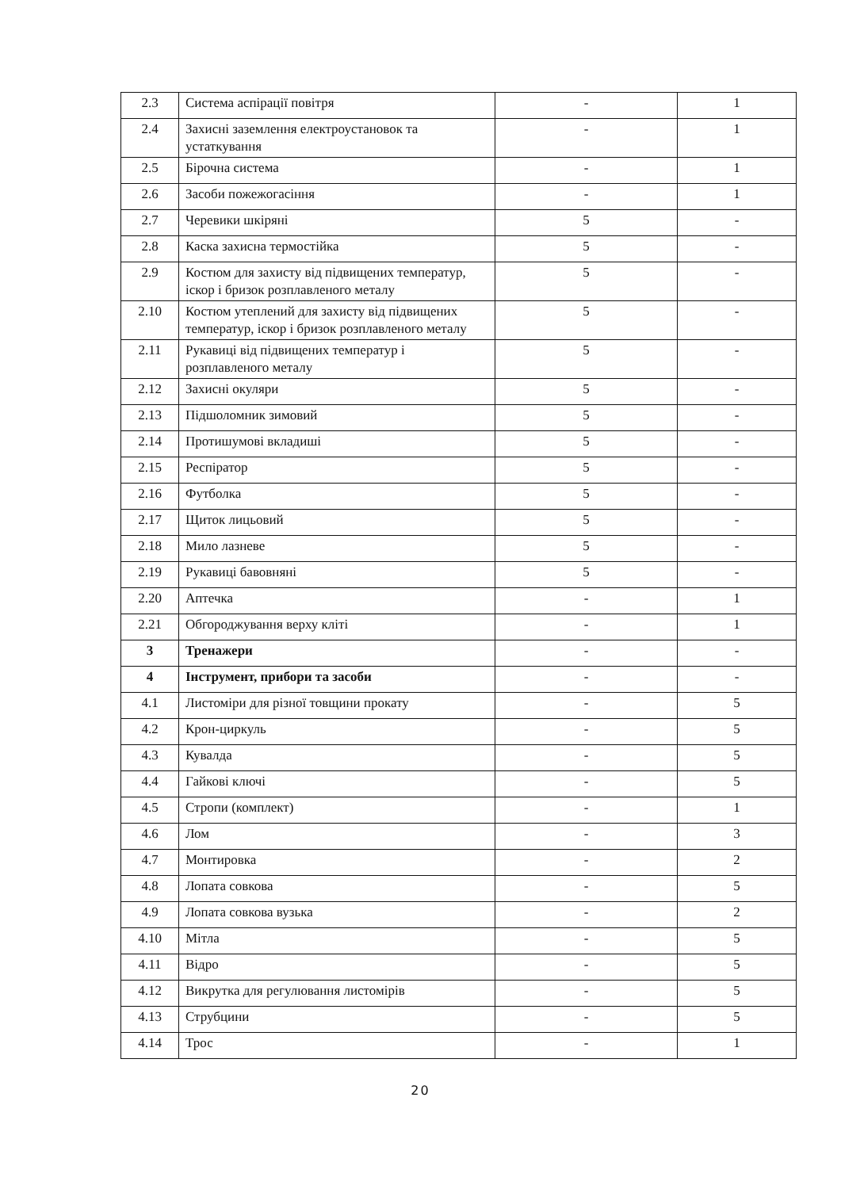| 2.3 | Система аспірації повітря | - | 1 |
| 2.4 | Захисні заземлення електроустановок та устаткування | - | 1 |
| 2.5 | Бірочна система | - | 1 |
| 2.6 | Засоби пожежогасіння | - | 1 |
| 2.7 | Черевики шкіряні | 5 | - |
| 2.8 | Каска захисна термостійка | 5 | - |
| 2.9 | Костюм для захисту від підвищених температур, іскор і бризок розплавленого металу | 5 | - |
| 2.10 | Костюм утеплений для захисту від підвищених температур, іскор і бризок розплавленого металу | 5 | - |
| 2.11 | Рукавиці від підвищених температур і розплавленого металу | 5 | - |
| 2.12 | Захисні окуляри | 5 | - |
| 2.13 | Підшоломник зимовий | 5 | - |
| 2.14 | Протишумові вкладиші | 5 | - |
| 2.15 | Респіратор | 5 | - |
| 2.16 | Футболка | 5 | - |
| 2.17 | Щиток лицьовий | 5 | - |
| 2.18 | Мило лазневе | 5 | - |
| 2.19 | Рукавиці бавовняні | 5 | - |
| 2.20 | Аптечка | - | 1 |
| 2.21 | Обгороджування верху кліті | - | 1 |
| 3 | Тренажери | - | - |
| 4 | Інструмент, прибори та засоби | - | - |
| 4.1 | Листоміри для різної товщини прокату | - | 5 |
| 4.2 | Крон-циркуль | - | 5 |
| 4.3 | Кувалда | - | 5 |
| 4.4 | Гайкові ключі | - | 5 |
| 4.5 | Стропи (комплект) | - | 1 |
| 4.6 | Лом | - | 3 |
| 4.7 | Монтировка | - | 2 |
| 4.8 | Лопата совкова | - | 5 |
| 4.9 | Лопата совкова вузька | - | 2 |
| 4.10 | Мітла | - | 5 |
| 4.11 | Відро | - | 5 |
| 4.12 | Викрутка для регулювання листомірів | - | 5 |
| 4.13 | Струбцини | - | 5 |
| 4.14 | Трос | - | 1 |
20